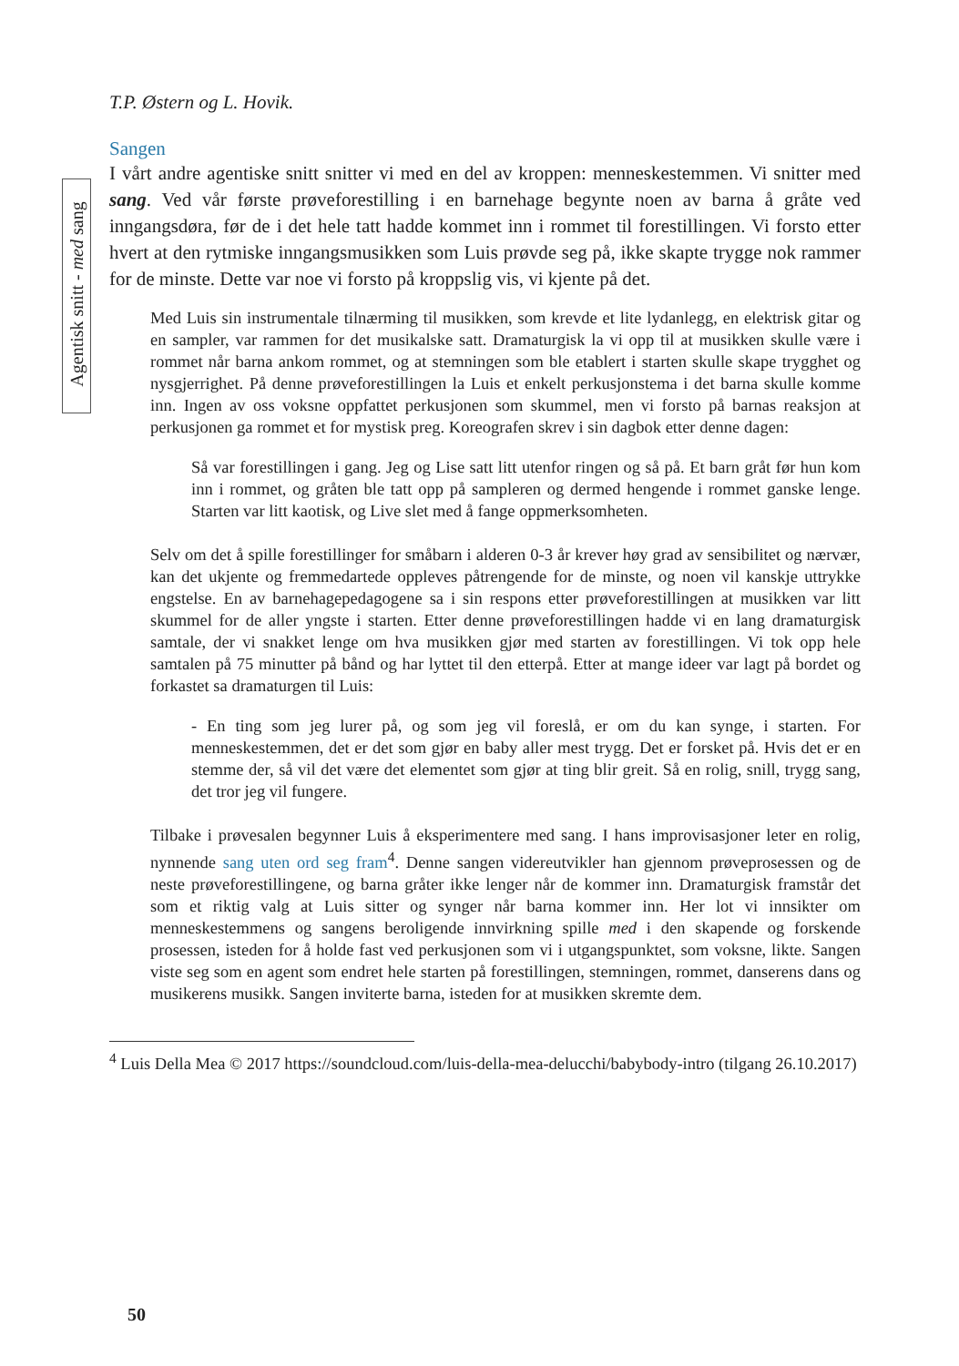T.P. Østern og L. Hovik.
Sangen
I vårt andre agentiske snitt snitter vi med en del av kroppen: menneskestemmen. Vi snitter med sang. Ved vår første prøveforestilling i en barnehage begynte noen av barna å gråte ved inngangsdøra, før de i det hele tatt hadde kommet inn i rommet til forestillingen. Vi forsto etter hvert at den rytmiske inngangsmusikken som Luis prøvde seg på, ikke skapte trygge nok rammer for de minste. Dette var noe vi forsto på kroppslig vis, vi kjente på det.
Med Luis sin instrumentale tilnærming til musikken, som krevde et lite lydanlegg, en elektrisk gitar og en sampler, var rammen for det musikalske satt. Dramaturgisk la vi opp til at musikken skulle være i rommet når barna ankom rommet, og at stemningen som ble etablert i starten skulle skape trygghet og nysgjerrighet. På denne prøveforestillingen la Luis et enkelt perkusjonstema i det barna skulle komme inn. Ingen av oss voksne oppfattet perkusjonen som skummel, men vi forsto på barnas reaksjon at perkusjonen ga rommet et for mystisk preg. Koreografen skrev i sin dagbok etter denne dagen:
Så var forestillingen i gang. Jeg og Lise satt litt utenfor ringen og så på. Et barn gråt før hun kom inn i rommet, og gråten ble tatt opp på sampleren og dermed hengende i rommet ganske lenge. Starten var litt kaotisk, og Live slet med å fange oppmerksomheten.
Selv om det å spille forestillinger for småbarn i alderen 0-3 år krever høy grad av sensibilitet og nærvær, kan det ukjente og fremmedartede oppleves påtrengende for de minste, og noen vil kanskje uttrykke engstelse. En av barnehagepedagogene sa i sin respons etter prøveforestillingen at musikken var litt skummel for de aller yngste i starten. Etter denne prøveforestillingen hadde vi en lang dramaturgisk samtale, der vi snakket lenge om hva musikken gjør med starten av forestillingen. Vi tok opp hele samtalen på 75 minutter på bånd og har lyttet til den etterpå. Etter at mange ideer var lagt på bordet og forkastet sa dramaturgen til Luis:
- En ting som jeg lurer på, og som jeg vil foreslå, er om du kan synge, i starten. For menneskestemmen, det er det som gjør en baby aller mest trygg. Det er forsket på. Hvis det er en stemme der, så vil det være det elementet som gjør at ting blir greit. Så en rolig, snill, trygg sang, det tror jeg vil fungere.
Tilbake i prøvesalen begynner Luis å eksperimentere med sang. I hans improvisasjoner leter en rolig, nynnende sang uten ord seg fram<sup>4</sup>. Denne sangen videreutvikler han gjennom prøveprosessen og de neste prøveforestillingene, og barna gråter ikke lenger når de kommer inn. Dramaturgisk framstår det som et riktig valg at Luis sitter og synger når barna kommer inn. Her lot vi innsikter om menneskestemmens og sangens beroligende innvirkning spille med i den skapende og forskende prosessen, isteden for å holde fast ved perkusjonen som vi i utgangspunktet, som voksne, likte. Sangen viste seg som en agent som endret hele starten på forestillingen, stemningen, rommet, danserens dans og musikerens musikk. Sangen inviterte barna, isteden for at musikken skremte dem.
<sup>4</sup> Luis Della Mea © 2017 https://soundcloud.com/luis-della-mea-delucchi/babybody-intro (tilgang 26.10.2017)
Agentisk snitt - med sang
50